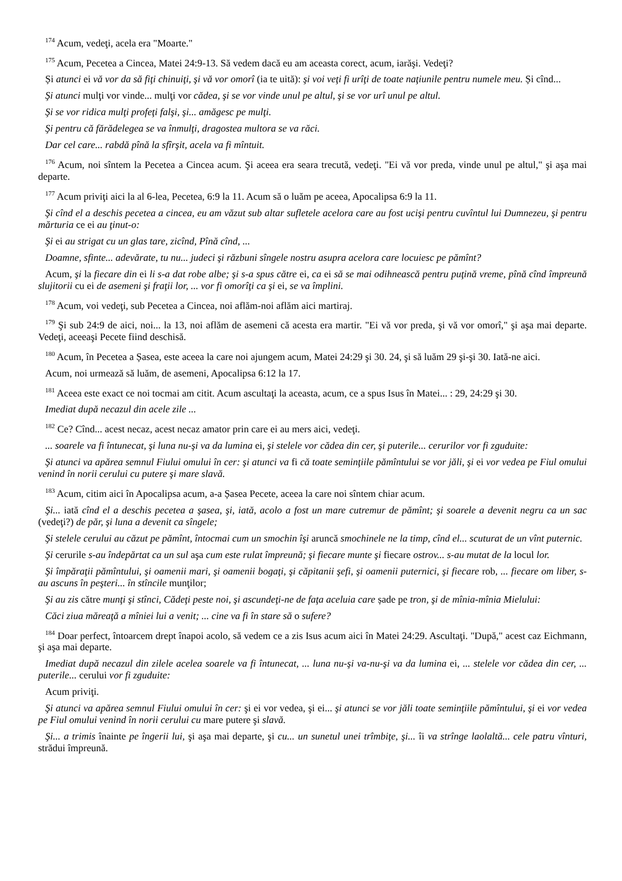<sup>174</sup> Acum, vedeţi, acela era "Moarte."
<sup>175</sup> Acum, Pecetea a Cincea, Matei 24:9-13. Să vedem dacă eu am aceasta corect, acum, iarăşi. Vedeţi?
Și atunci ei vă vor da să fiţi chinuiţi, şi vă vor omorî (ia te uită): şi voi veţi fi urîţi de toate naţiunile pentru numele meu. Și cînd...
Şi atunci mulţi vor vinde... mulţi vor cădea, şi se vor vinde unul pe altul, şi se vor urî unul pe altul.
Şi se vor ridica mulţi profeţi falşi, şi... amăgesc pe mulţi.
Şi pentru că fărădelegea se va înmulţi, dragostea multora se va răci.
Dar cel care... rabdă pînă la sfîrşit, acela va fi mîntuit.
<sup>176</sup> Acum, noi sîntem la Pecetea a Cincea acum. Şi aceea era seara trecută, vedeţi. "Ei vă vor preda, vinde unul pe altul," şi aşa mai departe.
<sup>177</sup> Acum priviţi aici la al 6-lea, Pecetea, 6:9 la 11. Acum să o luăm pe aceea, Apocalipsa 6:9 la 11.
Şi cînd el a deschis pecetea a cincea, eu am văzut sub altar sufletele acelora care au fost ucişi pentru cuvîntul lui Dumnezeu, şi pentru mărturia ce ei au ţinut-o:
Şi ei au strigat cu un glas tare, zicînd, Pînă cînd, ...
Doamne, sfinte... adevărate, tu nu... judeci şi răzbuni sîngele nostru asupra acelora care locuiesc pe pămînt?
Acum, şi la fiecare din ei li s-a dat robe albe; şi s-a spus către ei, ca ei să se mai odihnească pentru puţină vreme, pînă cînd împreună slujitorii cu ei de asemeni şi fraţii lor, ... vor fi omorîţi ca şi ei, se va împlini.
<sup>178</sup> Acum, voi vedeţi, sub Pecetea a Cincea, noi aflăm-noi aflăm aici martiraj.
<sup>179</sup> Şi sub 24:9 de aici, noi... la 13, noi aflăm de asemeni că acesta era martir. "Ei vă vor preda, şi vă vor omorî," şi aşa mai departe. Vedeţi, aceeaşi Pecete fiind deschisă.
<sup>180</sup> Acum, în Pecetea a Șasea, este aceea la care noi ajungem acum, Matei 24:29 şi 30. 24, şi să luăm 29 şi-şi 30. Iată-ne aici.
Acum, noi urmează să luăm, de asemeni, Apocalipsa 6:12 la 17.
<sup>181</sup> Aceea este exact ce noi tocmai am citit. Acum ascultaţi la aceasta, acum, ce a spus Isus în Matei... : 29, 24:29 şi 30.
Imediat după necazul din acele zile ...
<sup>182</sup> Ce? Cînd... acest necaz, acest necaz amator prin care ei au mers aici, vedeţi.
... soarele va fi întunecat, şi luna nu-şi va da lumina ei, şi stelele vor cădea din cer, şi puterile... cerurilor vor fi zguduite:
Şi atunci va apărea semnul Fiului omului în cer: şi atunci va fi că toate seminţiile pămîntului se vor jăli, şi ei vor vedea pe Fiul omului venind în norii cerului cu putere şi mare slavă.
<sup>183</sup> Acum, citim aici în Apocalipsa acum, a-a Șasea Pecete, aceea la care noi sîntem chiar acum.
Şi... iată cînd el a deschis pecetea a şasea, şi, iată, acolo a fost un mare cutremur de pămînt; şi soarele a devenit negru ca un sac (vedeţi?) de păr, şi luna a devenit ca sîngele;
Şi stelele cerului au căzut pe pămînt, întocmai cum un smochin îşi aruncă smochinele ne la timp, cînd el... scuturat de un vînt puternic.
Şi cerurile s-au îndepărtat ca un sul aşa cum este rulat împreună; şi fiecare munte şi fiecare ostrov... s-au mutat de la locul lor.
Şi împăraţii pămîntului, şi oamenii mari, şi oamenii bogaţi, şi căpitanii şefi, şi oamenii puternici, şi fiecare rob, ... fiecare om liber, s-au ascuns în peşteri... în stîncile munţilor;
Şi au zis către munţi şi stînci, Cădeţi peste noi, şi ascundeţi-ne de faţa aceluia care șade pe tron, şi de mînia-mînia Mielului:
Căci ziua măreaţă a mîniei lui a venit; ... cine va fi în stare să o sufere?
<sup>184</sup> Doar perfect, întoarcem drept înapoi acolo, să vedem ce a zis Isus acum aici în Matei 24:29. Ascultaţi. "După," acest caz Eichmann, şi aşa mai departe.
Imediat după necazul din zilele acelea soarele va fi întunecat, ... luna nu-şi va-nu-şi va da lumina ei, ... stelele vor cădea din cer, ... puterile... cerului vor fi zguduite:
Acum priviţi.
Şi atunci va apărea semnul Fiului omului în cer: şi ei vor vedea, şi ei... şi atunci se vor jăli toate seminţiile pămîntului, şi ei vor vedea pe Fiul omului venind în norii cerului cu mare putere şi slavă.
Şi... a trimis înainte pe îngerii lui, şi aşa mai departe, şi cu... un sunetul unei trîmbiţe, şi... îi va strînge laolaltă... cele patru vînturi, strădui împreună.